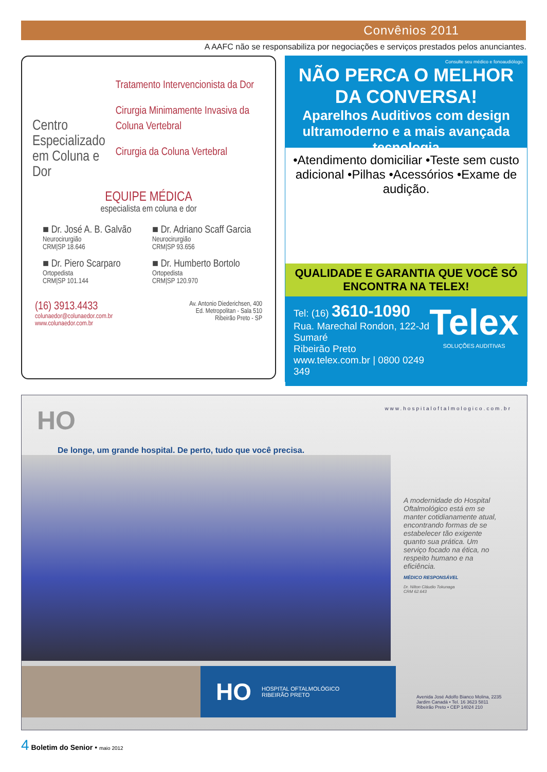Convênios 2011
A AAFC não se responsabiliza por negociações e serviços prestados pelos anunciantes.
Centro Especializado em Coluna e Dor
Tratamento Intervencionista da Dor
Cirurgia Minimamente Invasiva da Coluna Vertebral
Cirurgia da Coluna Vertebral
EQUIPE MÉDICA
especialista em coluna e dor
■ Dr. José A. B. Galvão
Neurocirurgião
CRM|SP 18.646
■ Dr. Adriano Scaff Garcia
Neurocirurgião
CRM|SP 93.656
■ Dr. Piero Scarparo
Ortopedista
CRM|SP 101.144
■ Dr. Humberto Bortolo
Ortopedista
CRM|SP 120.970
(16) 3913.4433
colunaedor@colunaedor.com.br
www.colunaedor.com.br
Av. Antonio Diederichsen, 400
Ed. Metropolitan - Sala 510
Ribeirão Preto - SP
Consulte seu médico e fonoaudiólogo.
NÃO PERCA O MELHOR DA CONVERSA!
Aparelhos Auditivos com design ultramoderno e a mais avançada tecnologia
•Atendimento domiciliar •Teste sem custo adicional •Pilhas •Acessórios •Exame de audição.
QUALIDADE E GARANTIA QUE VOCÊ SÓ ENCONTRA NA TELEX!
Tel: (16) 3610-1090
Rua. Marechal Rondon, 122-Jd Sumaré
Ribeirão Preto
www.telex.com.br | 0800 0249 349
Telex
SOLUÇÕES AUDITIVAS
HO www.hospitaloftalmologico.com.br
De longe, um grande hospital. De perto, tudo que você precisa.
A modernidade do Hospital Oftalmológico está em se manter cotidianamente atual, encontrando formas de se estabelecer tão exigente quanto sua prática. Um serviço focado na ética, no respeito humano e na eficiência.
MÉDICO RESPONSÁVEL
Dr. Nilton Cláudio Tokunaga
CRM 62.643
HO HOSPITAL OFTALMOLÓGICO
RIBEIRÃO PRETO
Avenida José Adolfo Bianco Molina, 2235
Jardim Canadá • Tel. 16 3623 5811
Ribeirão Preto • CEP 14024 210
4 Boletim do Senior • maio 2012